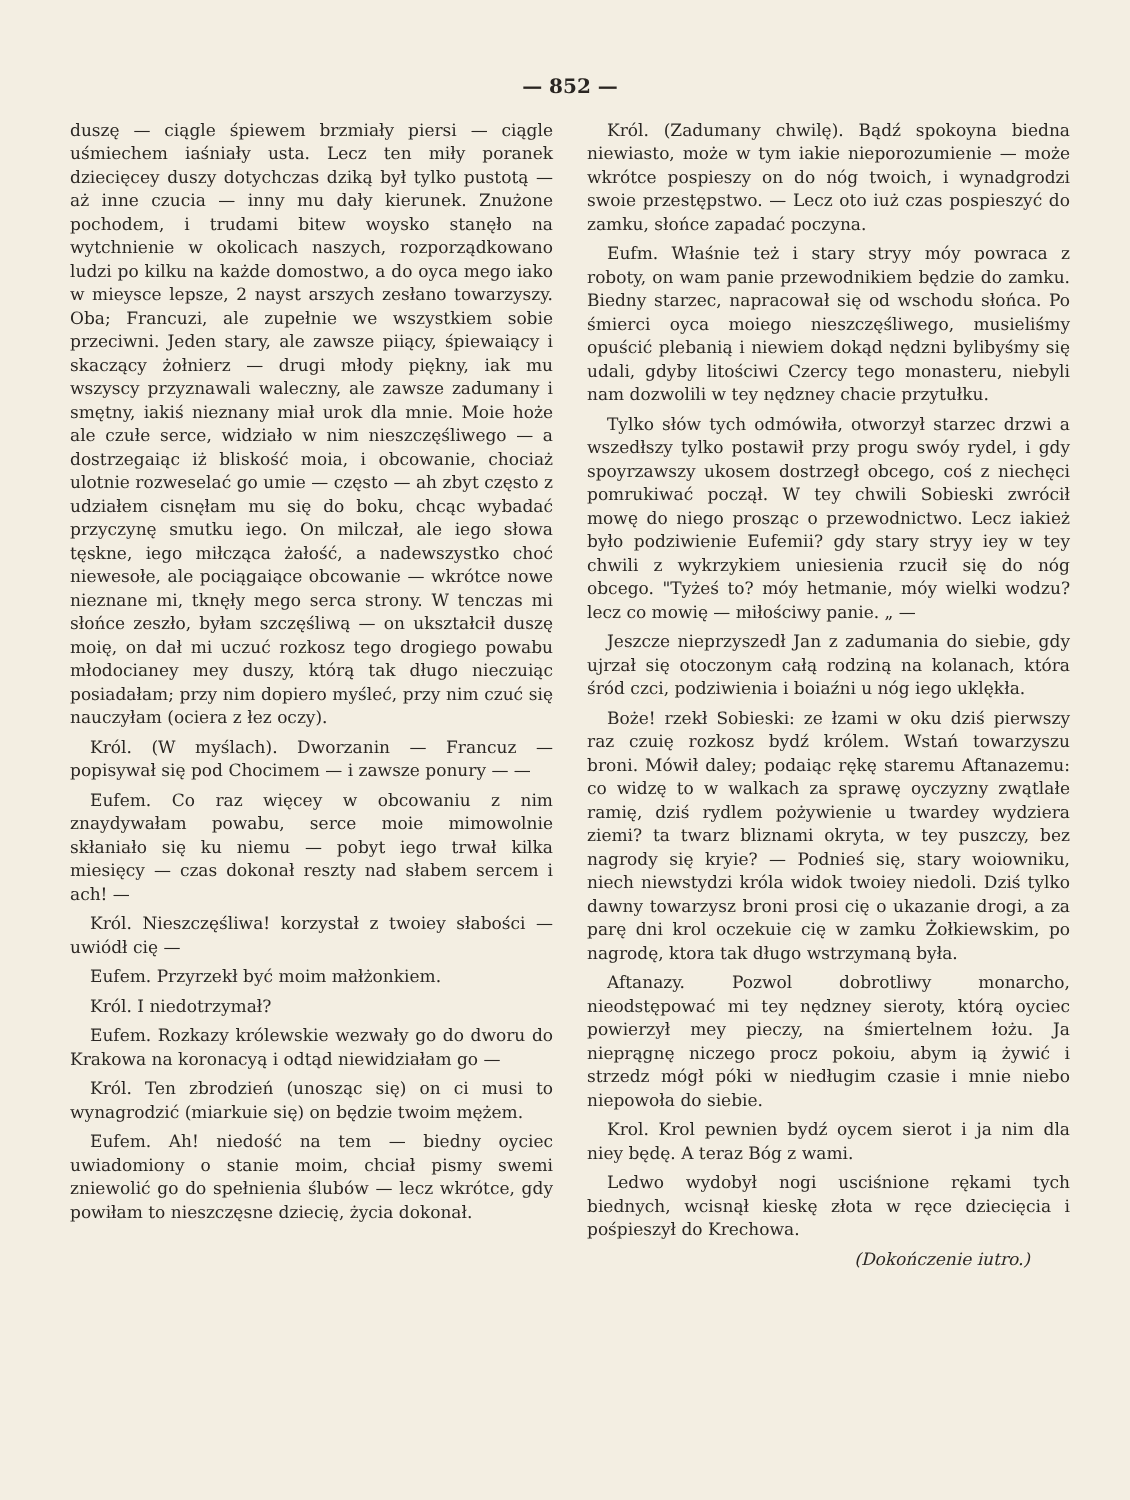— 852 —
duszę — ciągle śpiewem brzmiały piersi — ciągle uśmiechem iaśniały usta. Lecz ten miły poranek dziecięcey duszy dotychczas dziką był tylko pustotą — aż inne czucia — inny mu dały kierunek. Znużone pochodem, i trudami bitew woysko stanęło na wytchnienie w okolicach naszych, rozporządkowano ludzi po kilku na każde domostwo, a do oyca mego iako w mieysce lepsze, 2 nayst arszych zesłano towarzyszy. Oba; Francuzi, ale zupełnie we wszystkiem sobie przeciwni. Jeden stary, ale zawsze piiący, śpiewaiący i skaczący żołnierz — drugi młody piękny, iak mu wszyscy przyznawali waleczny, ale zawsze zadumany i smętny, iakiś nieznany miał urok dla mnie. Moie hoże ale czułe serce, widziało w nim nieszczęśliwego — a dostrzegaiąc iż bliskość moia, i obcowanie, chociaż ulotnie rozweselać go umie — często — ah zbyt często z udziałem cisnęłam mu się do boku, chcąc wybadać przyczynę smutku iego. On milczał, ale iego słowa tęskne, iego miłcząca żałość, a nadewszystko choć niewesołe, ale pociągaiące obcowanie — wkrótce nowe nieznane mi, tknęły mego serca strony. W tenczas mi słońce zeszło, byłam szczęśliwą — on ukształcił duszę moię, on dał mi uczuć rozkosz tego drogiego powabu młodocianey mey duszy, którą tak długo nieczuiąc posiadałam; przy nim dopiero myśleć, przy nim czuć się nauczyłam (ociera z łez oczy).
Król. (W myślach). Dworzanin — Francuz — popisywał się pod Chocimem — i zawsze ponury — —
Eufem. Co raz więcey w obcowaniu z nim znaydywałam powabu, serce moie mimowolnie skłaniało się ku niemu — pobyt iego trwał kilka miesięcy — czas dokonał reszty nad słabem sercem i ach! —
Król. Nieszczęśliwa! korzystał z twoiey słabości — uwiódł cię —
Eufem. Przyrzekł być moim małżonkiem.
Król. I niedotrzymał?
Eufem. Rozkazy królewskie wezwały go do dworu do Krakowa na koronacyą i odtąd niewidziałam go —
Król. Ten zbrodzień (unosząc się) on ci musi to wynagrodzić (miarkuie się) on będzie twoim mężem.
Eufem. Ah! niedość na tem — biedny oyciec uwiadomiony o stanie moim, chciał pismy swemi zniewolić go do spełnienia ślubów — lecz wkrótce, gdy powiłam to nieszczęsne dziecię, życia dokonał.
Król. (Zadumany chwilę). Bądź spokoyna biedna niewiasto, może w tym iakie nieporozumienie — może wkrótce pospieszy on do nóg twoich, i wynadgrodzi swoie przestępstwo. — Lecz oto iuż czas pospieszyć do zamku, słońce zapadać poczyna.
Eufm. Właśnie też i stary stryy móy powraca z roboty, on wam panie przewodnikiem będzie do zamku. Biedny starzec, napracował się od wschodu słońca. Po śmierci oyca moiego nieszczęśliwego, musieliśmy opuścić plebanią i niewiem dokąd nędzni bylibyśmy się udali, gdyby litościwi Czercy tego monasteru, niebyli nam dozwolili w tey nędzney chacie przytułku.
Tylko słów tych odmówiła, otworzył starzec drzwi a wszedłszy tylko postawił przy progu swóy rydel, i gdy spoyrzawszy ukosem dostrzegł obcego, coś z niechęci pomrukiwać począł. W tey chwili Sobieski zwrócił mowę do niego prosząc o przewodnictwo. Lecz iakież było podziwienie Eufemii? gdy stary stryy iey w tey chwili z wykrzykiem uniesienia rzucił się do nóg obcego. "Tyżeś to? móy hetmanie, móy wielki wodzu? lecz co mowię — miłościwy panie. „ —
Jeszcze nieprzyszedł Jan z zadumania do siebie, gdy ujrzał się otoczonym całą rodziną na kolanach, która śród czci, podziwienia i boiaźni u nóg iego uklękła.
Boże! rzekł Sobieski: ze łzami w oku dziś pierwszy raz czuię rozkosz bydź królem. Wstań towarzyszu broni. Mówił daley; podaiąc rękę staremu Aftanazemu: co widzę to w walkach za sprawę oyczyzny zwątlałe ramię, dziś rydlem pożywienie u twardey wydziera ziemi? ta twarz bliznami okryta, w tey puszczy, bez nagrody się kryie? — Podnieś się, stary woiowniku, niech niewstydzi króla widok twoiey niedoli. Dziś tylko dawny towarzysz broni prosi cię o ukazanie drogi, a za parę dni krol oczekuie cię w zamku Żołkiewskim, po nagrodę, ktora tak długo wstrzymaną była.
Aftanazy. Pozwol dobrotliwy monarcho, nieodstępować mi tey nędzney sieroty, którą oyciec powierzył mey pieczy, na śmiertelnem łożu. Ja nieprągnę niczego procz pokoiu, abym ią żywić i strzedz mógł póki w niedługim czasie i mnie niebo niepowoła do siebie.
Krol. Krol pewnien bydź oycem sierot i ja nim dla niey będę. A teraz Bóg z wami.
Ledwo wydobył nogi usciśnione rękami tych biednych, wcisnął kieskę złota w ręce dziecięcia i pośpieszył do Krechowa.
(Dokończenie iutro.)